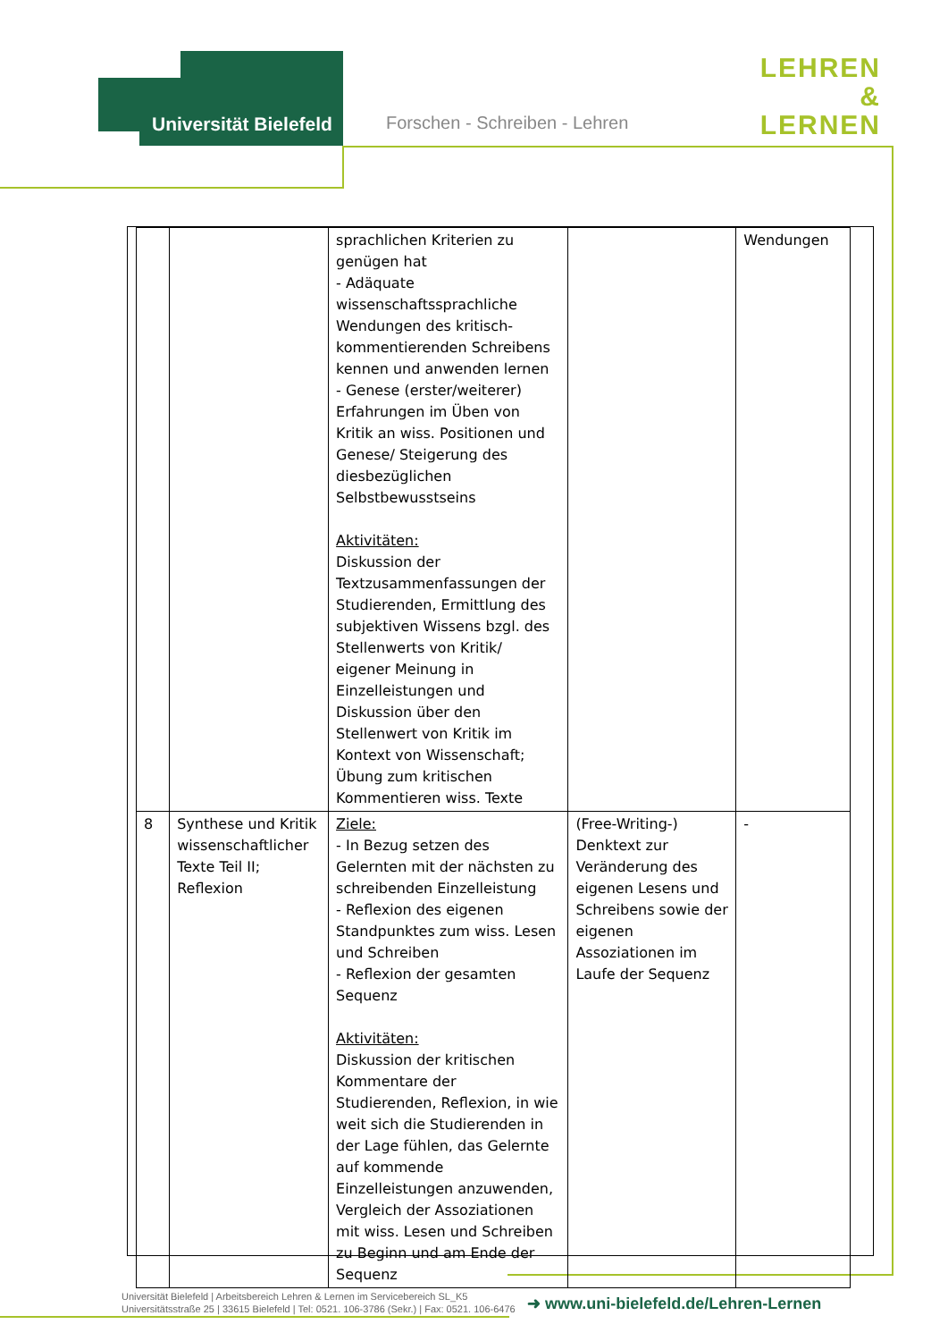Universität Bielefeld
Forschen - Schreiben - Lehren
LEHREN
&
LERNEN
| | | sprachlichen Kriterien zu genügen hat - Adäquate wissenschaftssprachliche Wendungen des kritisch-kommentierenden Schreibens kennen und anwenden lernen - Genese (erster/weiterer) Erfahrungen im Üben von Kritik an wiss. Positionen und Genese/ Steigerung des diesbezüglichen Selbstbewusstseins Aktivitäten: Diskussion der Textzusammenfassungen der Studierenden, Ermittlung des subjektiven Wissens bzgl. des Stellenwerts von Kritik/ eigener Meinung in Einzelleistungen und Diskussion über den Stellenwert von Kritik im Kontext von Wissenschaft; Übung zum kritischen Kommentieren wiss. Texte | | Wendungen |
| 8 | Synthese und Kritik wissenschaftlicher Texte Teil II; Reflexion | Ziele: - In Bezug setzen des Gelernten mit der nächsten zu schreibenden Einzelleistung - Reflexion des eigenen Standpunktes zum wiss. Lesen und Schreiben - Reflexion der gesamten Sequenz Aktivitäten: Diskussion der kritischen Kommentare der Studierenden, Reflexion, in wie weit sich die Studierenden in der Lage fühlen, das Gelernte auf kommende Einzelleistungen anzuwenden, Vergleich der Assoziationen mit wiss. Lesen und Schreiben zu Beginn und am Ende der Sequenz | (Free-Writing-) Denktext zur Veränderung des eigenen Lesens und Schreibens sowie der eigenen Assoziationen im Laufe der Sequenz | - |
Universität Bielefeld | Arbeitsbereich Lehren & Lernen im Servicebereich SL_K5
Universitätsstraße 25 | 33615 Bielefeld | Tel: 0521. 106-3786 (Sekr.) | Fax: 0521. 106-6476
➜ www.uni-bielefeld.de/Lehren-Lernen